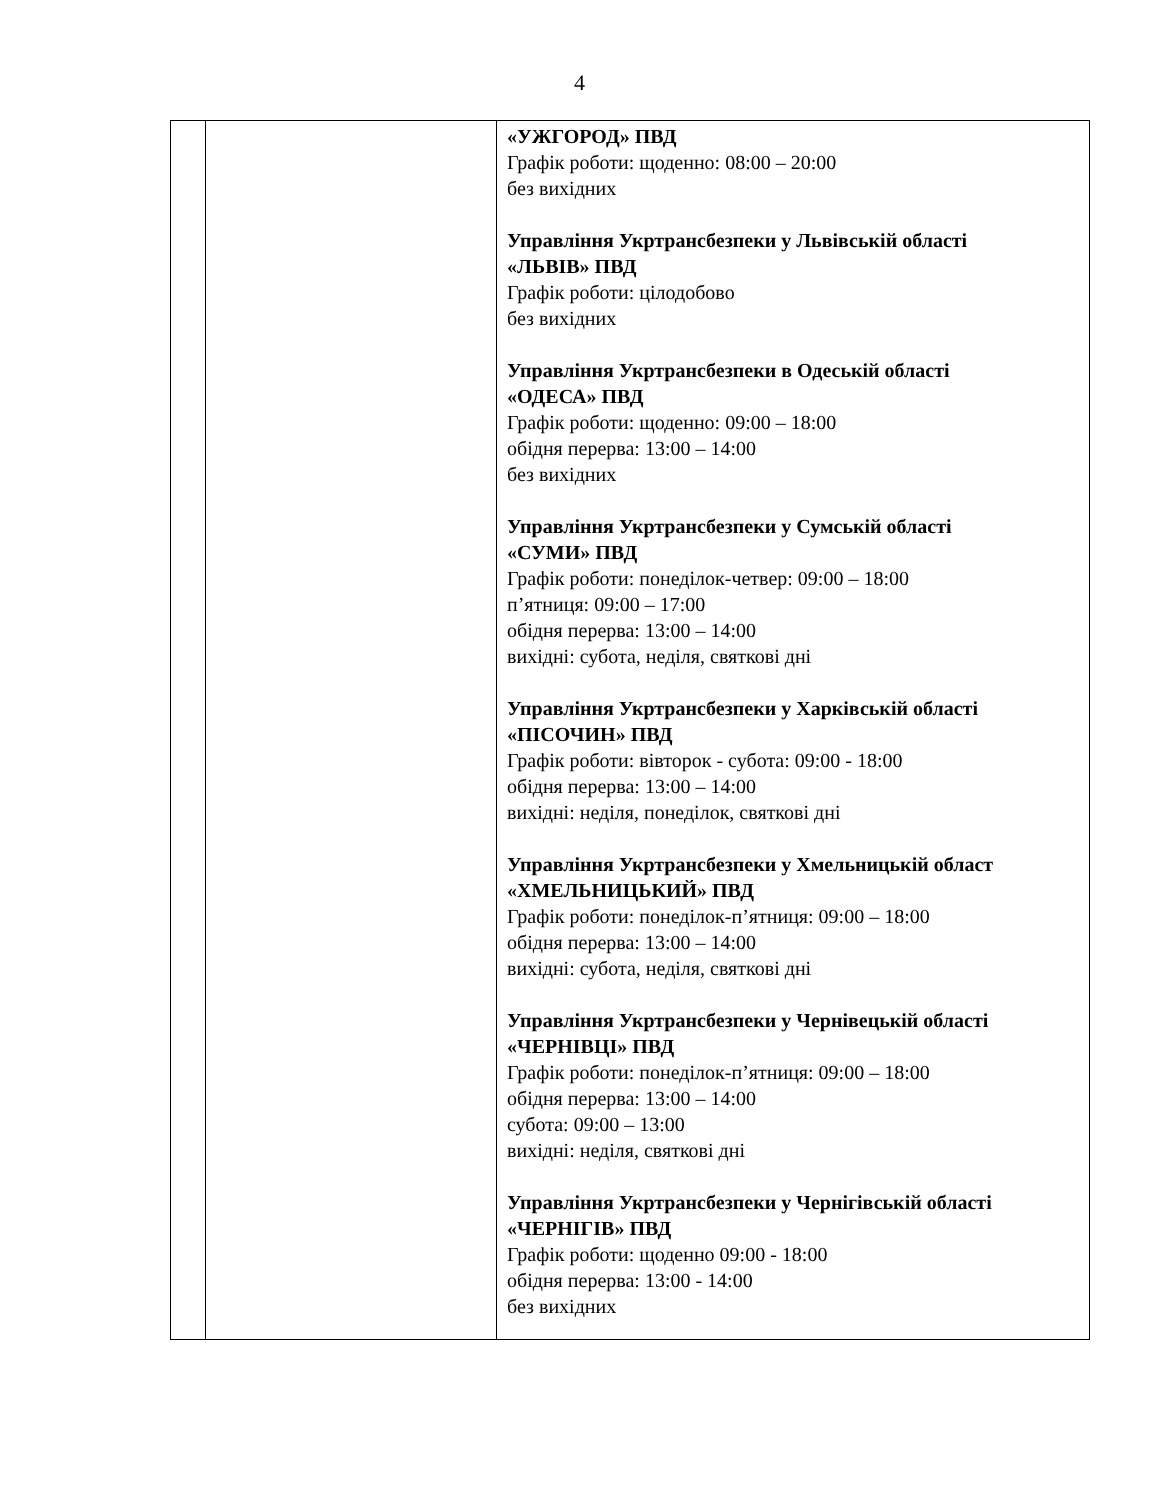4
| | | «УЖГОРОД» ПВД Графік роботи: щоденно: 08:00 – 20:00 без вихідних Управління Укртрансбезпеки у Львівській області «ЛЬВІВ» ПВД Графік роботи: цілодобово без вихідних Управління Укртрансбезпеки в Одеській області «ОДЕСА» ПВД Графік роботи: щоденно: 09:00 – 18:00 обідня перерва: 13:00 – 14:00 без вихідних Управління Укртрансбезпеки у Сумській області «СУМИ» ПВД Графік роботи: понеділок-четвер: 09:00 – 18:00 п’ятниця: 09:00 – 17:00 обідня перерва: 13:00 – 14:00 вихідні: субота, неділя, святкові дні Управління Укртрансбезпеки у Харківській області «ПІСОЧИН» ПВД Графік роботи: вівторок - субота: 09:00 - 18:00 обідня перерва: 13:00 – 14:00 вихідні: неділя, понеділок, святкові дні Управління Укртрансбезпеки у Хмельницькій област «ХМЕЛЬНИЦЬКИЙ» ПВД Графік роботи: понеділок-п’ятниця: 09:00 – 18:00 обідня перерва: 13:00 – 14:00 вихідні: субота, неділя, святкові дні Управління Укртрансбезпеки у Чернівецькій області «ЧЕРНІВЦІ» ПВД Графік роботи: понеділок-п’ятниця: 09:00 – 18:00 обідня перерва: 13:00 – 14:00 субота: 09:00 – 13:00 вихідні: неділя, святкові дні Управління Укртрансбезпеки у Чернігівській області «ЧЕРНІГІВ» ПВД Графік роботи: щоденно 09:00 - 18:00 обідня перерва: 13:00 - 14:00 без вихідних |